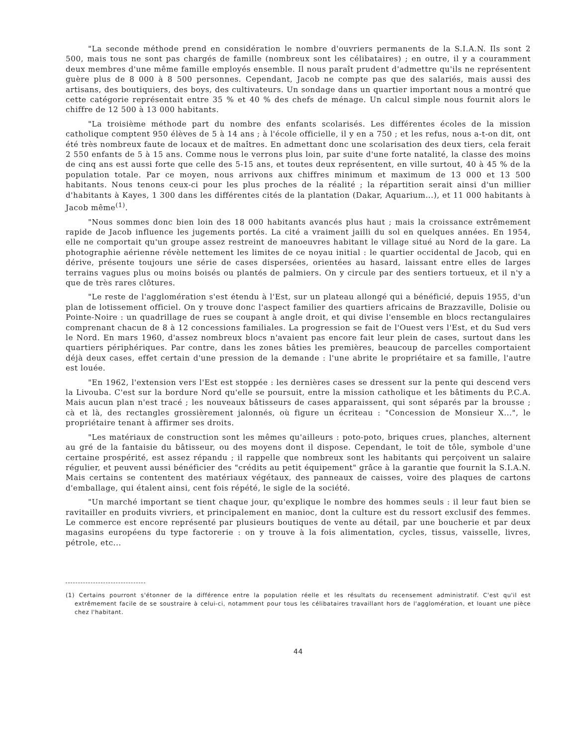"La seconde méthode prend en considération le nombre d'ouvriers permanents de la S.I.A.N. Ils sont 2 500, mais tous ne sont pas chargés de famille (nombreux sont les célibataires) ; en outre, il y a couramment deux membres d'une même famille employés ensemble. Il nous paraît prudent d'admettre qu'ils ne représentent guère plus de 8 000 à 8 500 personnes. Cependant, Jacob ne compte pas que des salariés, mais aussi des artisans, des boutiquiers, des boys, des cultivateurs. Un sondage dans un quartier important nous a montré que cette catégorie représentait entre 35 % et 40 % des chefs de ménage. Un calcul simple nous fournit alors le chiffre de 12 500 à 13 000 habitants.
"La troisième méthode part du nombre des enfants scolarisés. Les différentes écoles de la mission catholique comptent 950 élèves de 5 à 14 ans ; à l'école officielle, il y en a 750 ; et les refus, nous a-t-on dit, ont été très nombreux faute de locaux et de maîtres. En admettant donc une scolarisation des deux tiers, cela ferait 2 550 enfants de 5 à 15 ans. Comme nous le verrons plus loin, par suite d'une forte natalité, la classe des moins de cinq ans est aussi forte que celle des 5-15 ans, et toutes deux représentent, en ville surtout, 40 à 45 % de la population totale. Par ce moyen, nous arrivons aux chiffres minimum et maximum de 13 000 et 13 500 habitants. Nous tenons ceux-ci pour les plus proches de la réalité ; la répartition serait ainsi d'un millier d'habitants à Kayes, 1 300 dans les différentes cités de la plantation (Dakar, Aquarium...), et 11 000 habitants à Jacob même<sup>(1)</sup>.
"Nous sommes donc bien loin des 18 000 habitants avancés plus haut ; mais la croissance extrêmement rapide de Jacob influence les jugements portés. La cité a vraiment jailli du sol en quelques années. En 1954, elle ne comportait qu'un groupe assez restreint de manoeuvres habitant le village situé au Nord de la gare. La photographie aérienne révèle nettement les limites de ce noyau initial : le quartier occidental de Jacob, qui en dérive, présente toujours une série de cases dispersées, orientées au hasard, laissant entre elles de larges terrains vagues plus ou moins boisés ou plantés de palmiers. On y circule par des sentiers tortueux, et il n'y a que de très rares clôtures.
"Le reste de l'agglomération s'est étendu à l'Est, sur un plateau allongé qui a bénéficié, depuis 1955, d'un plan de lotissement officiel. On y trouve donc l'aspect familier des quartiers africains de Brazzaville, Dolisie ou Pointe-Noire : un quadrillage de rues se coupant à angle droit, et qui divise l'ensemble en blocs rectangulaires comprenant chacun de 8 à 12 concessions familiales. La progression se fait de l'Ouest vers l'Est, et du Sud vers le Nord. En mars 1960, d'assez nombreux blocs n'avaient pas encore fait leur plein de cases, surtout dans les quartiers périphériques. Par contre, dans les zones bâties les premières, beaucoup de parcelles comportaient déjà deux cases, effet certain d'une pression de la demande : l'une abrite le propriétaire et sa famille, l'autre est louée.
"En 1962, l'extension vers l'Est est stoppée : les dernières cases se dressent sur la pente qui descend vers la Livouba. C'est sur la bordure Nord qu'elle se poursuit, entre la mission catholique et les bâtiments du P.C.A. Mais aucun plan n'est tracé ; les nouveaux bâtisseurs de cases apparaissent, qui sont séparés par la brousse ; cà et là, des rectangles grossièrement jalonnés, où figure un écriteau : "Concession de Monsieur X...", le propriétaire tenant à affirmer ses droits.
"Les matériaux de construction sont les mêmes qu'ailleurs : poto-poto, briques crues, planches, alternent au gré de la fantaisie du bâtisseur, ou des moyens dont il dispose. Cependant, le toit de tôle, symbole d'une certaine prospérité, est assez répandu ; il rappelle que nombreux sont les habitants qui perçoivent un salaire régulier, et peuvent aussi bénéficier des "crédits au petit équipement" grâce à la garantie que fournit la S.I.A.N. Mais certains se contentent des matériaux végétaux, des panneaux de caisses, voire des plaques de cartons d'emballage, qui étalent ainsi, cent fois répété, le sigle de la société.
"Un marché important se tient chaque jour, qu'explique le nombre des hommes seuls : il leur faut bien se ravitailler en produits vivriers, et principalement en manioc, dont la culture est du ressort exclusif des femmes. Le commerce est encore représenté par plusieurs boutiques de vente au détail, par une boucherie et par deux magasins européens du type factorerie : on y trouve à la fois alimentation, cycles, tissus, vaisselle, livres, pétrole, etc...
(1) Certains pourront s'étonner de la différence entre la population réelle et les résultats du recensement administratif. C'est qu'il est extrêmement facile de se soustraire à celui-ci, notamment pour tous les célibataires travaillant hors de l'agglomération, et louant une pièce chez l'habitant.
44